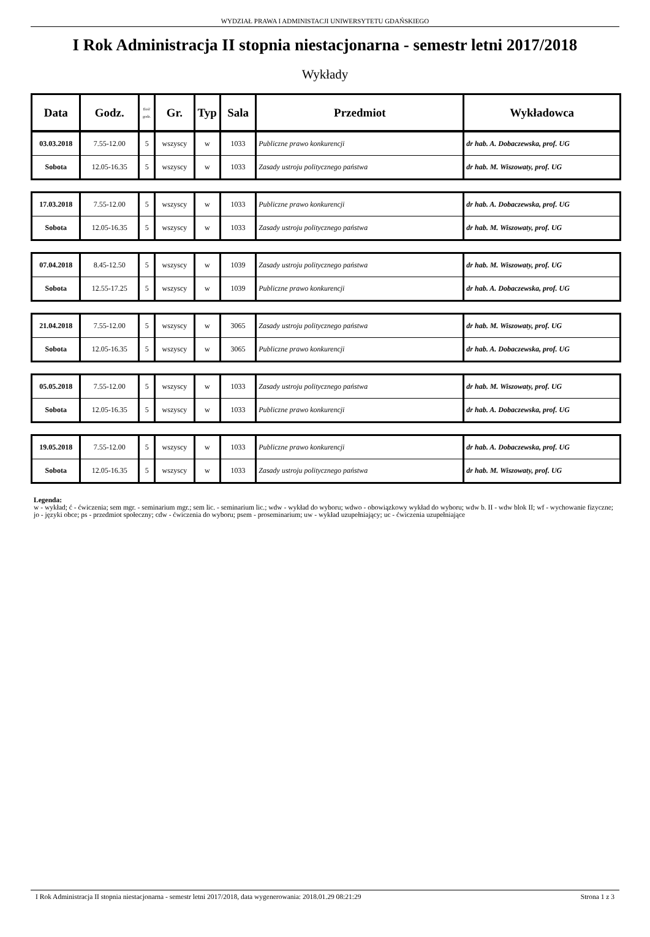WYDZIAŁ PRAWA I ADMINISTACJI UNIWERSYTETU GDAŃSKIEGO
I Rok Administracja II stopnia niestacjonarna - semestr letni 2017/2018
Wykłady
| Data | Godz. | Ilość godz. | Gr. | Typ | Sala | Przedmiot | Wykładowca |
| --- | --- | --- | --- | --- | --- | --- | --- |
| 03.03.2018 | 7.55-12.00 | 5 | wszyscy | w | 1033 | Publiczne prawo konkurencji | dr hab. A. Dobaczewska, prof. UG |
| Sobota | 12.05-16.35 | 5 | wszyscy | w | 1033 | Zasady ustroju politycznego państwa | dr hab. M. Wiszowaty, prof. UG |
| 17.03.2018 | 7.55-12.00 | 5 | wszyscy | w | 1033 | Publiczne prawo konkurencji | dr hab. A. Dobaczewska, prof. UG |
| Sobota | 12.05-16.35 | 5 | wszyscy | w | 1033 | Zasady ustroju politycznego państwa | dr hab. M. Wiszowaty, prof. UG |
| 07.04.2018 | 8.45-12.50 | 5 | wszyscy | w | 1039 | Zasady ustroju politycznego państwa | dr hab. M. Wiszowaty, prof. UG |
| Sobota | 12.55-17.25 | 5 | wszyscy | w | 1039 | Publiczne prawo konkurencji | dr hab. A. Dobaczewska, prof. UG |
| 21.04.2018 | 7.55-12.00 | 5 | wszyscy | w | 3065 | Zasady ustroju politycznego państwa | dr hab. M. Wiszowaty, prof. UG |
| Sobota | 12.05-16.35 | 5 | wszyscy | w | 3065 | Publiczne prawo konkurencji | dr hab. A. Dobaczewska, prof. UG |
| 05.05.2018 | 7.55-12.00 | 5 | wszyscy | w | 1033 | Zasady ustroju politycznego państwa | dr hab. M. Wiszowaty, prof. UG |
| Sobota | 12.05-16.35 | 5 | wszyscy | w | 1033 | Publiczne prawo konkurencji | dr hab. A. Dobaczewska, prof. UG |
| 19.05.2018 | 7.55-12.00 | 5 | wszyscy | w | 1033 | Publiczne prawo konkurencji | dr hab. A. Dobaczewska, prof. UG |
| Sobota | 12.05-16.35 | 5 | wszyscy | w | 1033 | Zasady ustroju politycznego państwa | dr hab. M. Wiszowaty, prof. UG |
Legenda:
w - wykład; ć - ćwiczenia; sem mgr. - seminarium mgr.; sem lic. - seminarium lic.; wdw - wykład do wyboru; wdwo - obowiązkowy wykład do wyboru; wdw b. II - wdw blok II; wf - wychowanie fizyczne; jo - języki obce; ps - przedmiot społeczny; cdw - ćwiczenia do wyboru; psem - proseminarium; uw - wykład uzupełniający; uc - ćwiczenia uzupełniające
I Rok Administracja II stopnia niestacjonarna - semestr letni 2017/2018, data wygenerowania: 2018.01.29 08:21:29 Strona 1 z 3